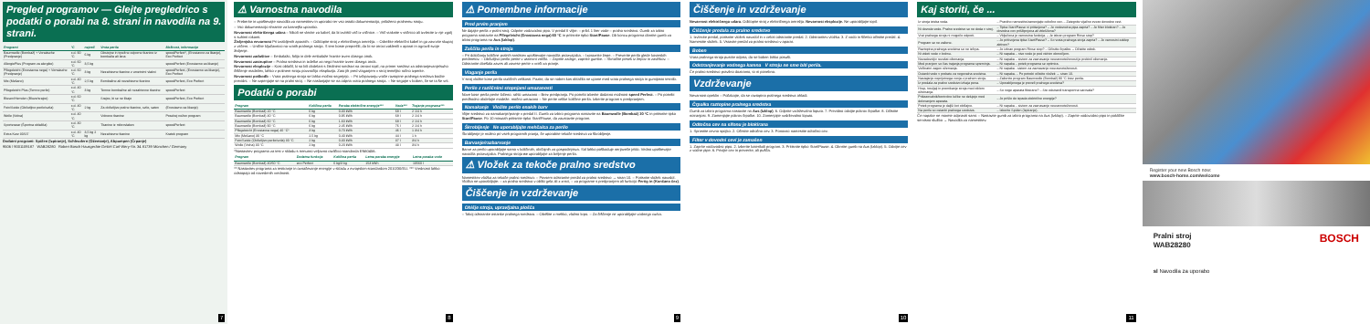Pregled programov — Glejte pregledrico s podatki o porabi na 8. strani in navodila na 9. strani.
| Programi | °C | največ | Vrsta perila | Možnost, informacije |
| --- | --- | --- | --- | --- |
| Baumwolle (Bombaž) + Vorwäsche (Predpranje) | c.d. 90 °C | 6 kg | Obstojne in trpežne odporne tkanine iz bombaža ali lana | speedPerfect*, (Enostavno za likanje), Eco Perfect |
| AllergiePlus (Program za alergike) | c.d. 60 °C | 3,5 kg | | speedPerfect (Enostavno za likanje) |
| Pflegeleicht (Enostavna nega) + Vorwäsche (Predpranje) | c.d. 60 °C | 3 kg | Nezahtevne tkanine z umetnimi vlakni | speedPerfect, (Enostavno za likanje), Eco Perfect |
| Mix (Mešano) | c.d. 40 °C | 2,5 kg | Bombažne ali nezahtevne tkanine | speedPerfect, Eco Perfect |
| Pflegeleicht Plus (Temno perilo) | c.d. 40 °C | 3 kg | Temne bombažne ali nezahtevne tkanine | speedPerfect |
| Blusen/Hemden (Bluze/srajce) | c.d. 60 °C | | Srajce, ki se ne likajo | speedPerfect, Eco Perfect |
| Fein/Seide (Občutljivo perilo/svila) | c.d. 40 °C | 2 kg | Za občutljive pralne tkanine, svilo, saten | (Enostavno za likanje) |
| Wolle (Volna) | c.d. 40 °C | | Volnene tkanine | Posebej nežen program |
| Sportswear (Športna oblačila) | c.d. 30 °C | | Tkanine iz mikrovlaken | speedPerfect |
| Extra Kurz 30/15' | c.d. 40 °C | 3,5 kg 2 kg | Nezahtevne tkanine | Kratek program |
Dodatni programi: Spülen (Izpiranje), Schleudern (Ožemanje), Abpumpen (Črpanje)
9506 / 9001109187 WAB28280 Robert Bosch Hausgeräte GmbH Carl-Wery-Str. 34 81739 München / Germany
7
⚠ Varnostna navodila
– Preberite in upoštevajte navodila za namestitev in uporabo ter vso ostalo dokumentacijo, priloženo pralnemu stroju.
– Vso dokumentacijo shranite za kasnejšo uporabo.
Nevarnost električnega udara – Nikoli ne vlecite za kabel, da bi izvlekli vtič iz vtičnice. – Vtič vtaknite v vtičnico ali izvlecite iz nje zgolj s suhimi rokami.
Življenjska nevarnost Pri izrabljenih aparatih: – Odklopite stroj z električnega omrežja. – Odrežite električni kabel in ga zavrzite skupaj z vtičem. – Uničite ključavnico na vratih pralnega stroja. S tem boste preprečili, da bi se otroci zaklenili v aparat in ogrozili svoje življenje.
Nevarnost zadušitve – Embalažo, folijo in dele embalaže hranite izven dosega otrok.
Nevarnost zastrupitve – Pralna sredstva in izdelke za nego hranite izven dosega otrok.
Nevarnost eksplozije – Kosi oblačil, ki so bili obdelani s čistilnimi sredstvi na osnovi topil, na primer sredstvi za odstranjevanje/suho čiščenje madežev, lahko v pralnem stroju povzročijo eksplozijo. Zato jih pred vlaganjem v stroj temeljito ročno izperite.
Nevarnost poškodb – Vrata pralnega stroja se lahko močno segrejejo. – Pri izčrpavanju vroče raztopine pralnega sredstva bodite previdni. – Ne vzpenjajte se na pralni stroj. – Ne naslanjajte se na odprta vrata pralnega stroja. – Ne segajte v boben, če se ta še vrti.
Podatki o porabi
| Program | Količina perila | Poraba električne energije*** | Voda*** | Trajanje programa*** |
| --- | --- | --- | --- | --- |
| Baumwolle (Bombaž) 20 °C | 6 kg | 0.30 kWh | 68 l | 2 1/4 h |
| Baumwolle (Bombaž) 40 °C | 6 kg | 0.95 kWh | 68 l | 2 1/4 h |
| Baumwolle (Bombaž) 60 °C | 6 kg | 1.60 kWh | 68 l | 2 1/4 h |
| Baumwolle (Bombaž) 90 °C | 6 kg | 2.45 kWh | 76 l | 2 1/4 h |
| Pflegeleicht (Enostavna nega) 40 °C* | 3 kg | 0.70 kWh | 46 l | 1 3/4 h |
| Mix (Mešano) 30 °C | 2.5 kg | 0.40 kWh | 44 l | 1 h |
| Fein/Seide (Občutljivo perilo/svila) 30 °C | 2 kg | 0.30 kWh | 37 l | 3/4 h |
| Wolle (Volna) 30 °C | 2 kg | 0.20 kWh | 43 l | 3/4 h |
*Nastavitev programa za test v skladu s trenutno veljavno različico standarda EN60456.
| Program | Dodatna funkcija | Količina perila | Letna poraba energije | Letna poraba vode |
| --- | --- | --- | --- | --- |
| Baumwolle (Bombaž) 40/60 °C | eco Perfect | 6 kg/3 kg | 153 kWh | 10560 l |
** Nastavitev programa za testiranje in označevanje energije v skladu z evropskim standardom 2010/30/EU. *** Vrednosti lahko odstopajo od navedenih vrednosti.
8
⚠ Pomembne informacije
Pred prvim pranjem
Ne dajajte perila v pralni stroj. Odprite vodovodno pipo. V predal II vlijte: – pribl. 1 liter vode – pralno sredstvo. Gumb za izbiro programa nastavite na Pflegeleicht (Enostavna nega) 60 °C in pritisnite tipko Start/Pause. Ob koncu programa obrnite gumb za izbiro programa na Aus (Izklop).
Zaščita perila in stroja
– Pri določanju količine pralnih sredstev upoštevajte navodila proizvajalca. – Izpraznite žepe. – Preverite perilo glede kovinskih predmetov. – Občutljivo perilo perite v ustrezni vrečki. – Zaprite zadrge, zapnite gumbe. – Skrtačite pesek iz žepov in zavihkov. – Odstranite obešala zaves ali zavese perite v vreči za pranje.
Vlaganje perila
V stroj vložite kose perila različnih velikosti. Pazite, da se noben kos oblačila ne ujame med vrata pralnega stroja in gumijasto tesnilo.
Perilo z različnimi stopnjami umazanosti
Nove kose perila perite ločeno. rahlo umazano – Brez predpranja. Po potrebi izberite dodatno možnost speed Perfect. – Po potrebi predhodno obdelajte madeže. močno umazano – Ne perite velike količine perila. Izberite program s predpranjem.
Namakanje Vložite perilo enakih barv
Vlijte sredstvo za namakanje/pranje v predal II. Gumb za izbiro programa nastavite na Baumwolle (Bombaž) 30 °C in pritisnite tipko Start/Pause. Po 10 minutah pritisnite tipko Start/Pause, da zaustavite program.
Škrobljenje Ne uporabljajte mehčalca za perilo
Škrobljenje je možno pri vseh programih pranja, če uporabite tekoče sredstvo za škrobljenje.
Barvanje/razbarvanje
Barve za perilo uporabljajte samo v količinah, običajnih za gospodinjstva. Sol lahko poškoduje nerjaveče jeklo. Vedno upoštevajte navodila proizvajalca. Pralnega stroja ne uporabljajte za beljenje perila.
⚠ Vložek za tekoče pralno sredstvo
Namestitev vložka za tekoče pralno sredstvo: – Povsem odstranite predal za pralno sredstvo → stran 10. – Potisnite vložek navzdol. Vložka ne uporabljajte: – za pralna sredstva v obliki gela ali z zrnci, – za programe s predpranjem ali funkcijo Fertig in (Končano čez).
Čiščenje in vzdrževanje
Ohišje stroja, upravljalna plošča
– Takoj odstranite ostanke pralnega sredstva. – Obrišite z mehko, vlažno krpo. – Za čiščenje ne uporabljajte vodnega curka.
9
Čiščenje in vzdrževanje
Nevarnost električnega udara. Odklopite stroj z električnega omrežja. Nevarnost eksplozije. Ne uporabljajte topil.
Čiščenje predala za pralno sredstvo
1. Izvlecite predal, potisnite vložek navzdol in v celoti odstranite predal. 2. Odstranitev vložka. 3. Z vodo in ščetko očistite predal. 4. Namestite vložek. 5. Vstavite predal za pralno sredstvo v aparat.
Boben
Vrata pralnega stroja pustite odprta, da se boben lahko posuši.
Odstranjevanje vodnega kamna V stroju ne sme biti perila.
Če pralno sredstvo pravilno doziramo, to ni potrebno.
Vzdrževanje
Nevarnost opeklin – Počakajte, da se raztopina pralnega sredstva ohladi.
Črpalka raztopine pralnega sredstva
Gumb za izbiro programa nastavite na Aus (Izklop). 6. Odprite vzdrževalno loputo. 7. Previdno odvijte pokrov črpalke. 8. Očistite notranjost. 9. Zamenjajte pokrov črpalke. 10. Zamenjajte vzdrževalno loputo.
Odtočna cev na sifonu je blokirana
1. Sprostite cevno spojko. 2. Očistite odtočno cev. 3. Ponovno namestite odtočno cev.
Filter v dovodni cevi je zamašen
1. Zaprite vodovodno pipo. 2. Izberite katerikoli program. 3. Pritisnite tipko Start/Pause. 4. Obrnite gumb na Aus (Izklop). 5. Odvijte cev z vodne pipe. 6. Privijte cev in preverite, ali pušča.
10
Kaj storiti, če ...
| Iz stroja izteka voda. | – Pravilno namestite/zamenjajte odtočno cev. – Zategnite vijačno zvezo dovodne cevi. |
| Ni dovoda vode. Pralno sredstvo se ne doda v stroj. | – Tipka Start/Pause ni pritisnjena? – Je vodovodna pipa zaprta? – Je filter blokiran? – Je dovodna cev priščipnjena ali vkleščena? |
| Vrat pralnega stroja ni mogoče odpreti. | – Vključena je varnostna funkcija. – Je izbran program Rinse stop? |
| Program se ne zažene. | – Je pritisnjena tipka Start/Pause? – So vrata pralnega stroja zaprta? – Je varnostni zaklep aktiven? |
| Raztopina pralnega sredstva se ne izčrpa. | – Je izbran program Rinse stop? – Očistite črpalko. – Očistite odtok. |
| Ni videti vode v bobnu. | – Ni napaka – nivo vode je pod vidnim območjem. |
| Nezadovoljiv rezultat ožemanja. | – Ni napaka – sistem za zaznavanje neuravnoteženosti je prekinil ožemanje. |
| Med pranjem se čas trajanja programa spreminja. | – Ni napaka – potek programa se optimira. |
| Večkratni zagon ožemanja. | – Ni napaka - sistem za zaznavanje neuravnoteženosti. |
| Ostanki vode v prekatu za negovalna sredstva. | – Ni napaka. – Po potrebi očistite vložek → stran 10. |
| Nastajanje neprijetnega vonja v pralnem stroju. | – Zaženite program Baumwolle (Bombaž) 90 °C brez perila. |
| Iz predala za pralno sredstvo izhaja pena. | – Uporabljenega je preveč pralnega sredstva? |
| Hrup, tresljaji in premikanje stroja med ciklom ožemanja. | – So noge aparata fiksirane? – Ste odstranili transportna varovala? |
| Prikazovalnik/kontrolne lučke ne delujejo med delovanjem aparata. | – Je prišlo do izpada električne energije? |
| Potek programa je daljši kot običajno. | – Ni napaka – sistem za zaznavanje neuravnoteženosti. |
| Na perilu so ostanki pralnega sredstva. | – Izberite Spülen (Izpiranje). |
Če napake ne morete odpraviti sami: – Nastavite gumb za izbiro programa na Aus (Izklop). – Zaprite vodovodno pipo in pokličite servisno službo → Navodila za namestitev.
11
Register your new Bosch now:
www.bosch-home.com/welcome
Pralni stroj
WAB28280
BOSCH
sl Navodila za uporabo